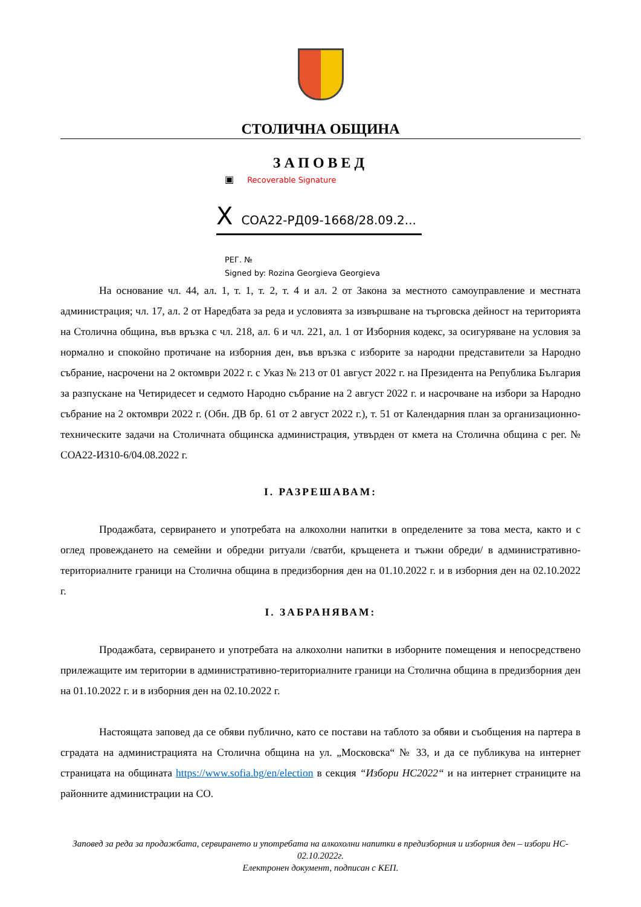СТОЛИЧНА ОБЩИНА
ЗАПОВЕД
▣ Recoverable Signature
X СОА22-РД09-1668/28.09.2...
РЕГ. №
Signed by: Rozina Georgieva Georgieva
На основание чл. 44, ал. 1, т. 1, т. 2, т. 4 и ал. 2 от Закона за местното самоуправление и местната администрация; чл. 17, ал. 2 от Наредбата за реда и условията за извършване на търговска дейност на територията на Столична община, във връзка с чл. 218, ал. 6 и чл. 221, ал. 1 от Изборния кодекс, за осигуряване на условия за нормално и спокойно протичане на изборния ден, във връзка с изборите за народни представители за Народно събрание, насрочени на 2 октомври 2022 г. с Указ № 213 от 01 август 2022 г. на Президента на Република България за разпускане на Четиридесет и седмото Народно събрание на 2 август 2022 г. и насрочване на избори за Народно събрание на 2 октомври 2022 г. (Обн. ДВ бр. 61 от 2 август 2022 г.), т. 51 от Календарния план за организационно-техническите задачи на Столичната общинска администрация, утвърден от кмета на Столична община с рег. № СОА22-ИЗ10-6/04.08.2022 г.
I. РАЗРЕШАВАМ:
Продажбата, сервирането и употребата на алкохолни напитки в определените за това места, както и с оглед провеждането на семейни и обредни ритуали /сватби, кръщенета и тъжни обреди/ в административно-териториалните граници на Столична община в предизборния ден на 01.10.2022 г. и в изборния ден на 02.10.2022 г.
I. ЗАБРАНЯВАМ:
Продажбата, сервирането и употребата на алкохолни напитки в изборните помещения и непосредствено прилежащите им територии в административно-териториалните граници на Столична община в предизборния ден на 01.10.2022 г. и в изборния ден на 02.10.2022 г.
Настоящата заповед да се обяви публично, като се постави на таблото за обяви и съобщения на партера в сградата на администрацията на Столична община на ул. „Московска“ № 33, и да се публикува на интернет страницата на общината https://www.sofia.bg/en/election в секция “Избори НС2022“ и на интернет страниците на районните администрации на СО.
Заповед за реда за продажбата, сервирането и употребата на алкохолни напитки в предизборния и изборния ден – избори НС- 02.10.2022г.
Електронен документ, подписан с КЕП.